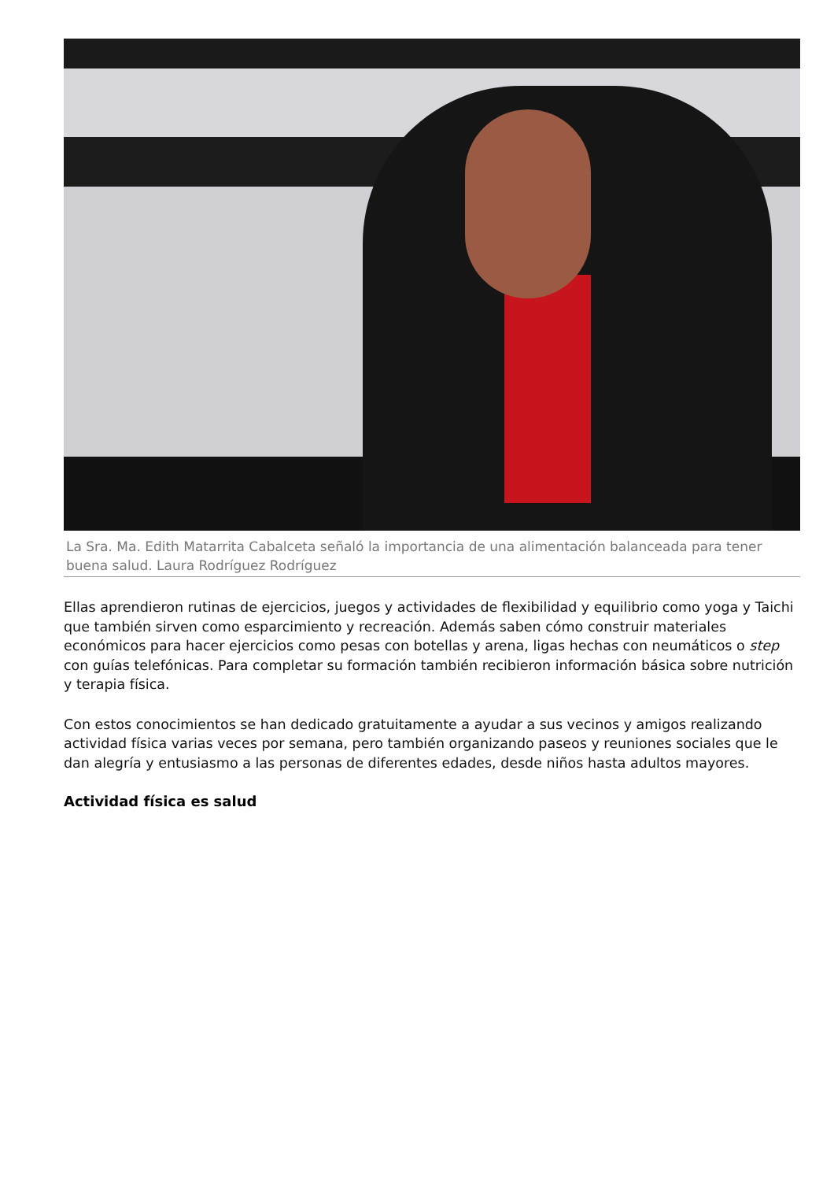La Sra. Ma. Edith Matarrita Cabalceta señaló la importancia de una alimentación balanceada para tener buena salud. Laura Rodríguez Rodríguez
Ellas aprendieron rutinas de ejercicios, juegos y actividades de flexibilidad y equilibrio como yoga y Taichi que también sirven como esparcimiento y recreación. Además saben cómo construir materiales económicos para hacer ejercicios como pesas con botellas y arena, ligas hechas con neumáticos o step con guías telefónicas. Para completar su formación también recibieron información básica sobre nutrición y terapia física.
Con estos conocimientos se han dedicado gratuitamente a ayudar a sus vecinos y amigos realizando actividad física varias veces por semana, pero también organizando paseos y reuniones sociales que le dan alegría y entusiasmo a las personas de diferentes edades, desde niños hasta adultos mayores.
Actividad física es salud